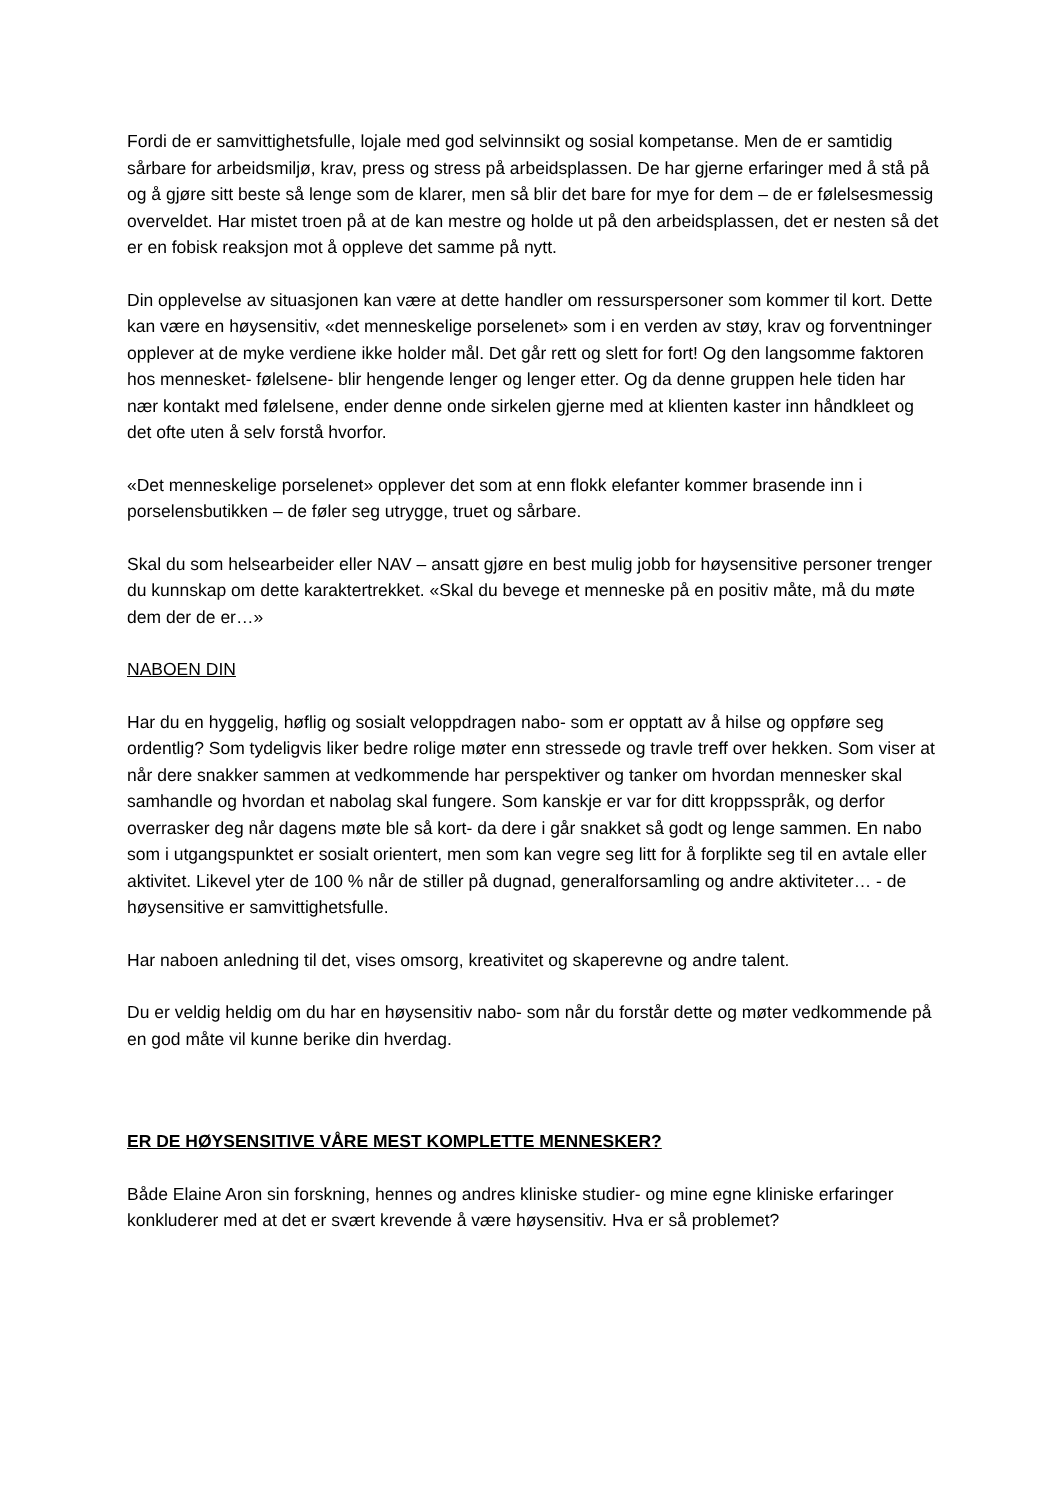Fordi de er samvittighetsfulle, lojale med god selvinnsikt og sosial kompetanse. Men de er samtidig sårbare for arbeidsmiljø, krav, press og stress på arbeidsplassen. De har gjerne erfaringer med å stå på og å gjøre sitt beste så lenge som de klarer, men så blir det bare for mye for dem – de er følelsesmessig overveldet. Har mistet troen på at de kan mestre og holde ut på den arbeidsplassen, det er nesten så det er en fobisk reaksjon mot å oppleve det samme på nytt.
Din opplevelse av situasjonen kan være at dette handler om ressurspersoner som kommer til kort. Dette kan være en høysensitiv, «det menneskelige porselenet» som i en verden av støy, krav og forventninger opplever at de myke verdiene ikke holder mål. Det går rett og slett for fort! Og den langsomme faktoren hos mennesket- følelsene- blir hengende lenger og lenger etter. Og da denne gruppen hele tiden har nær kontakt med følelsene, ender denne onde sirkelen gjerne med at klienten kaster inn håndkleet og det ofte uten å selv forstå hvorfor.
«Det menneskelige porselenet» opplever det som at enn flokk elefanter kommer brasende inn i porselensbutikken – de føler seg utrygge, truet og sårbare.
Skal du som helsearbeider eller NAV – ansatt gjøre en best mulig jobb for høysensitive personer trenger du kunnskap om dette karaktertrekket. «Skal du bevege et menneske på en positiv måte, må du møte dem der de er…»
NABOEN DIN
Har du en hyggelig, høflig og sosialt veloppdragen nabo- som er opptatt av å hilse og oppføre seg ordentlig? Som tydeligvis liker bedre rolige møter enn stressede og travle treff over hekken. Som viser at når dere snakker sammen at vedkommende har perspektiver og tanker om hvordan mennesker skal samhandle og hvordan et nabolag skal fungere. Som kanskje er var for ditt kroppsspråk, og derfor overrasker deg når dagens møte ble så kort- da dere i går snakket så godt og lenge sammen. En nabo som i utgangspunktet er sosialt orientert, men som kan vegre seg litt for å forplikte seg til en avtale eller aktivitet. Likevel yter de 100 % når de stiller på dugnad, generalforsamling og andre aktiviteter… - de høysensitive er samvittighetsfulle.
Har naboen anledning til det, vises omsorg, kreativitet og skaperevne og andre talent.
Du er veldig heldig om du har en høysensitiv nabo- som når du forstår dette og møter vedkommende på en god måte vil kunne berike din hverdag.
ER DE HØYSENSITIVE VÅRE MEST KOMPLETTE MENNESKER?
Både Elaine Aron sin forskning, hennes og andres kliniske studier- og mine egne kliniske erfaringer konkluderer med at det er svært krevende å være høysensitiv. Hva er så problemet?